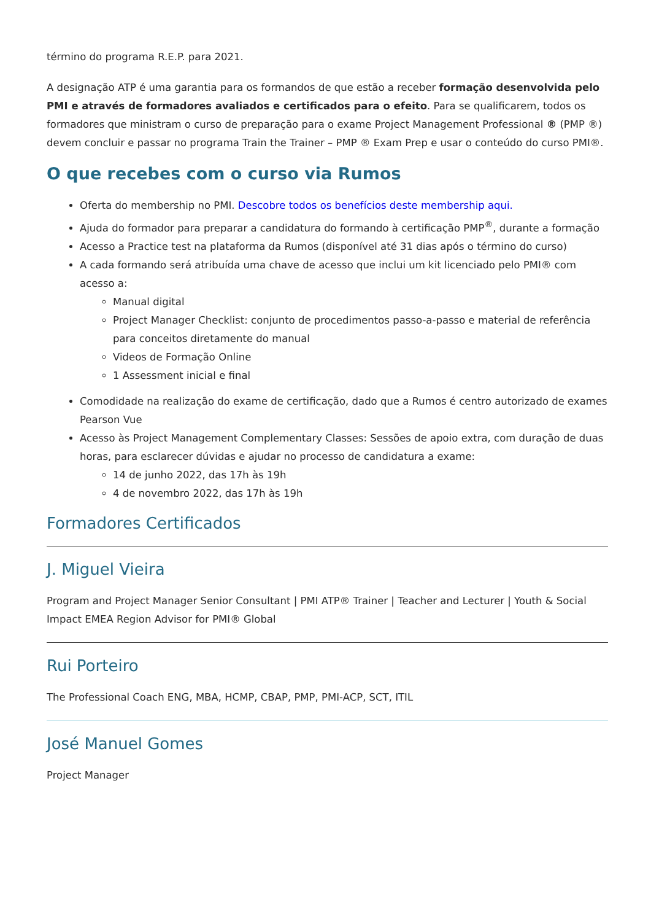término do programa R.E.P. para 2021.
A designação ATP é uma garantia para os formandos de que estão a receber formação desenvolvida pelo PMI e através de formadores avaliados e certificados para o efeito. Para se qualificarem, todos os formadores que ministram o curso de preparação para o exame Project Management Professional ® (PMP ®) devem concluir e passar no programa Train the Trainer – PMP ® Exam Prep e usar o conteúdo do curso PMI®.
O que recebes com o curso via Rumos
Oferta do membership no PMI. Descobre todos os benefícios deste membership aqui.
Ajuda do formador para preparar a candidatura do formando à certificação PMP<sup>®</sup>, durante a formação
Acesso a Practice test na plataforma da Rumos (disponível até 31 dias após o término do curso)
A cada formando será atribuída uma chave de acesso que inclui um kit licenciado pelo PMI® com acesso a:
Manual digital
Project Manager Checklist: conjunto de procedimentos passo-a-passo e material de referência para conceitos diretamente do manual
Videos de Formação Online
1 Assessment inicial e final
Comodidade na realização do exame de certificação, dado que a Rumos é centro autorizado de exames Pearson Vue
Acesso às Project Management Complementary Classes: Sessões de apoio extra, com duração de duas horas, para esclarecer dúvidas e ajudar no processo de candidatura a exame:
14 de junho 2022, das 17h às 19h
4 de novembro 2022, das 17h às 19h
Formadores Certificados
J. Miguel Vieira
Program and Project Manager Senior Consultant | PMI ATP® Trainer | Teacher and Lecturer | Youth & Social Impact EMEA Region Advisor for PMI® Global
Rui Porteiro
The Professional Coach ENG, MBA, HCMP, CBAP, PMP, PMI-ACP, SCT, ITIL
José Manuel Gomes
Project Manager